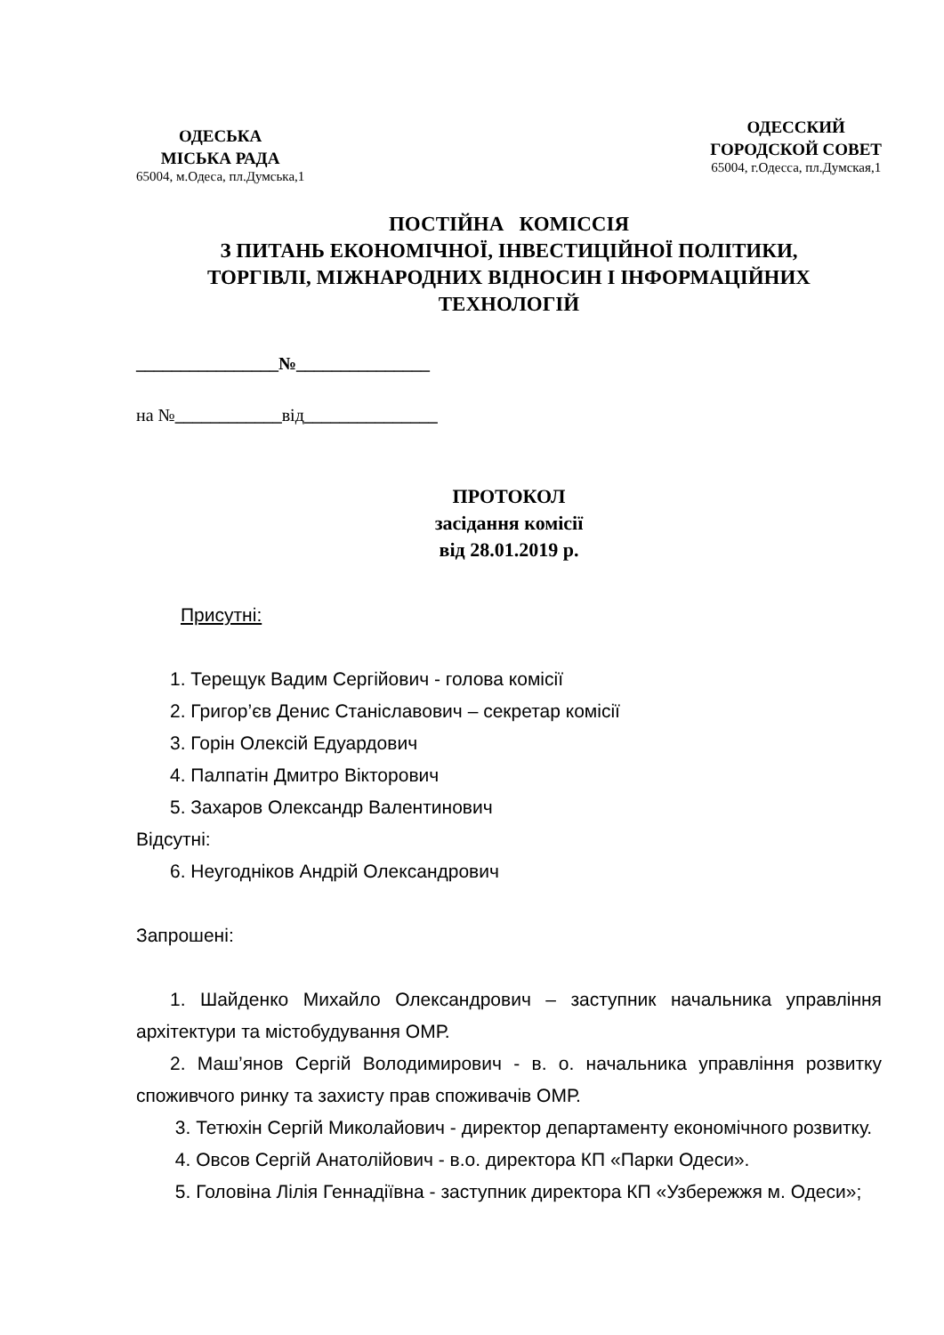ОДЕСЬКА
МІСЬКА РАДА
65004, м.Одеса, пл.Думська,1
ОДЕССКИЙ
ГОРОДСКОЙ СОВЕТ
65004, г.Одесса, пл.Думская,1
ПОСТІЙНА КОМІССІЯ
З ПИТАНЬ ЕКОНОМІЧНОЇ, ІНВЕСТИЦІЙНОЇ ПОЛІТИКИ,
ТОРГІВЛІ, МІЖНАРОДНИХ ВІДНОСИН І ІНФОРМАЦІЙНИХ
ТЕХНОЛОГІЙ
________________№_______________
на №____________від_______________
ПРОТОКОЛ
засідання комісії
від 28.01.2019 р.
Присутні:
1. Терещук Вадим Сергійович - голова комісії
2. Григор’єв Денис Станіславович – секретар комісії
3. Горін Олексій Едуардович
4. Палпатін Дмитро Вікторович
5. Захаров Олександр Валентинович
Відсутні:
6. Неугодніков Андрій Олександрович
Запрошені:
1. Шайденко Михайло Олександрович – заступник начальника управління архітектури та містобудування ОМР.
2. Маш’янов Сергій Володимирович - в. о. начальника управління розвитку споживчого ринку та захисту прав споживачів ОМР.
3. Тетюхін Сергій Миколайович - директор департаменту економічного розвитку.
4. Овсов Сергій Анатолійович - в.о. директора КП «Парки Одеси».
5. Головіна Лілія Геннадіївна - заступник директора КП «Узбережжя м. Одеси»;